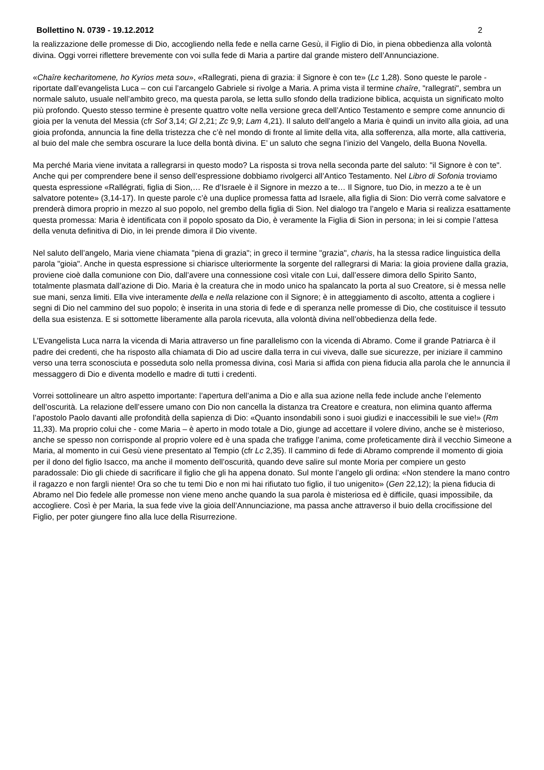Bollettino N. 0739 - 19.12.2012 2
la realizzazione delle promesse di Dio, accogliendo nella fede e nella carne Gesù, il Figlio di Dio, in piena obbedienza alla volontà divina. Oggi vorrei riflettere brevemente con voi sulla fede di Maria a partire dal grande mistero dell’Annunciazione.
«Chaîre kecharitomene, ho Kyrios meta sou», «Rallegrati, piena di grazia: il Signore è con te» (Lc 1,28). Sono queste le parole - riportate dall’evangelista Luca – con cui l’arcangelo Gabriele si rivolge a Maria. A prima vista il termine chaîre, "rallegrati", sembra un normale saluto, usuale nell’ambito greco, ma questa parola, se letta sullo sfondo della tradizione biblica, acquista un significato molto più profondo. Questo stesso termine è presente quattro volte nella versione greca dell’Antico Testamento e sempre come annuncio di gioia per la venuta del Messia (cfr Sof 3,14; Gl 2,21; Zc 9,9; Lam 4,21). Il saluto dell’angelo a Maria è quindi un invito alla gioia, ad una gioia profonda, annuncia la fine della tristezza che c’è nel mondo di fronte al limite della vita, alla sofferenza, alla morte, alla cattiveria, al buio del male che sembra oscurare la luce della bontà divina. E’ un saluto che segna l’inizio del Vangelo, della Buona Novella.
Ma perché Maria viene invitata a rallegrarsi in questo modo? La risposta si trova nella seconda parte del saluto: "il Signore è con te". Anche qui per comprendere bene il senso dell’espressione dobbiamo rivolgerci all’Antico Testamento. Nel Libro di Sofonia troviamo questa espressione «Rallégrati, figlia di Sion,… Re d’Israele è il Signore in mezzo a te… Il Signore, tuo Dio, in mezzo a te è un salvatore potente» (3,14-17). In queste parole c’è una duplice promessa fatta ad Israele, alla figlia di Sion: Dio verrà come salvatore e prenderà dimora proprio in mezzo al suo popolo, nel grembo della figlia di Sion. Nel dialogo tra l’angelo e Maria si realizza esattamente questa promessa: Maria è identificata con il popolo sposato da Dio, è veramente la Figlia di Sion in persona; in lei si compie l’attesa della venuta definitiva di Dio, in lei prende dimora il Dio vivente.
Nel saluto dell’angelo, Maria viene chiamata "piena di grazia"; in greco il termine "grazia", charis, ha la stessa radice linguistica della parola "gioia". Anche in questa espressione si chiarisce ulteriormente la sorgente del rallegrarsi di Maria: la gioia proviene dalla grazia, proviene cioè dalla comunione con Dio, dall’avere una connessione così vitale con Lui, dall’essere dimora dello Spirito Santo, totalmente plasmata dall’azione di Dio. Maria è la creatura che in modo unico ha spalancato la porta al suo Creatore, si è messa nelle sue mani, senza limiti. Ella vive interamente della e nella relazione con il Signore; è in atteggiamento di ascolto, attenta a cogliere i segni di Dio nel cammino del suo popolo; è inserita in una storia di fede e di speranza nelle promesse di Dio, che costituisce il tessuto della sua esistenza. E si sottomette liberamente alla parola ricevuta, alla volontà divina nell’obbedienza della fede.
L’Evangelista Luca narra la vicenda di Maria attraverso un fine parallelismo con la vicenda di Abramo. Come il grande Patriarca è il padre dei credenti, che ha risposto alla chiamata di Dio ad uscire dalla terra in cui viveva, dalle sue sicurezze, per iniziare il cammino verso una terra sconosciuta e posseduta solo nella promessa divina, così Maria si affida con piena fiducia alla parola che le annuncia il messaggero di Dio e diventa modello e madre di tutti i credenti.
Vorrei sottolineare un altro aspetto importante: l’apertura dell’anima a Dio e alla sua azione nella fede include anche l’elemento dell’oscurità. La relazione dell’essere umano con Dio non cancella la distanza tra Creatore e creatura, non elimina quanto afferma l’apostolo Paolo davanti alle profondità della sapienza di Dio: «Quanto insondabili sono i suoi giudizi e inaccessibili le sue vie!» (Rm 11,33). Ma proprio colui che - come Maria – è aperto in modo totale a Dio, giunge ad accettare il volere divino, anche se è misterioso, anche se spesso non corrisponde al proprio volere ed è una spada che trafigge l’anima, come profeticamente dirà il vecchio Simeone a Maria, al momento in cui Gesù viene presentato al Tempio (cfr Lc 2,35). Il cammino di fede di Abramo comprende il momento di gioia per il dono del figlio Isacco, ma anche il momento dell’oscurità, quando deve salire sul monte Moria per compiere un gesto paradossale: Dio gli chiede di sacrificare il figlio che gli ha appena donato. Sul monte l’angelo gli ordina: «Non stendere la mano contro il ragazzo e non fargli niente! Ora so che tu temi Dio e non mi hai rifiutato tuo figlio, il tuo unigenito» (Gen 22,12); la piena fiducia di Abramo nel Dio fedele alle promesse non viene meno anche quando la sua parola è misteriosa ed è difficile, quasi impossibile, da accogliere. Così è per Maria, la sua fede vive la gioia dell’Annunciazione, ma passa anche attraverso il buio della crocifissione del Figlio, per poter giungere fino alla luce della Risurrezione.